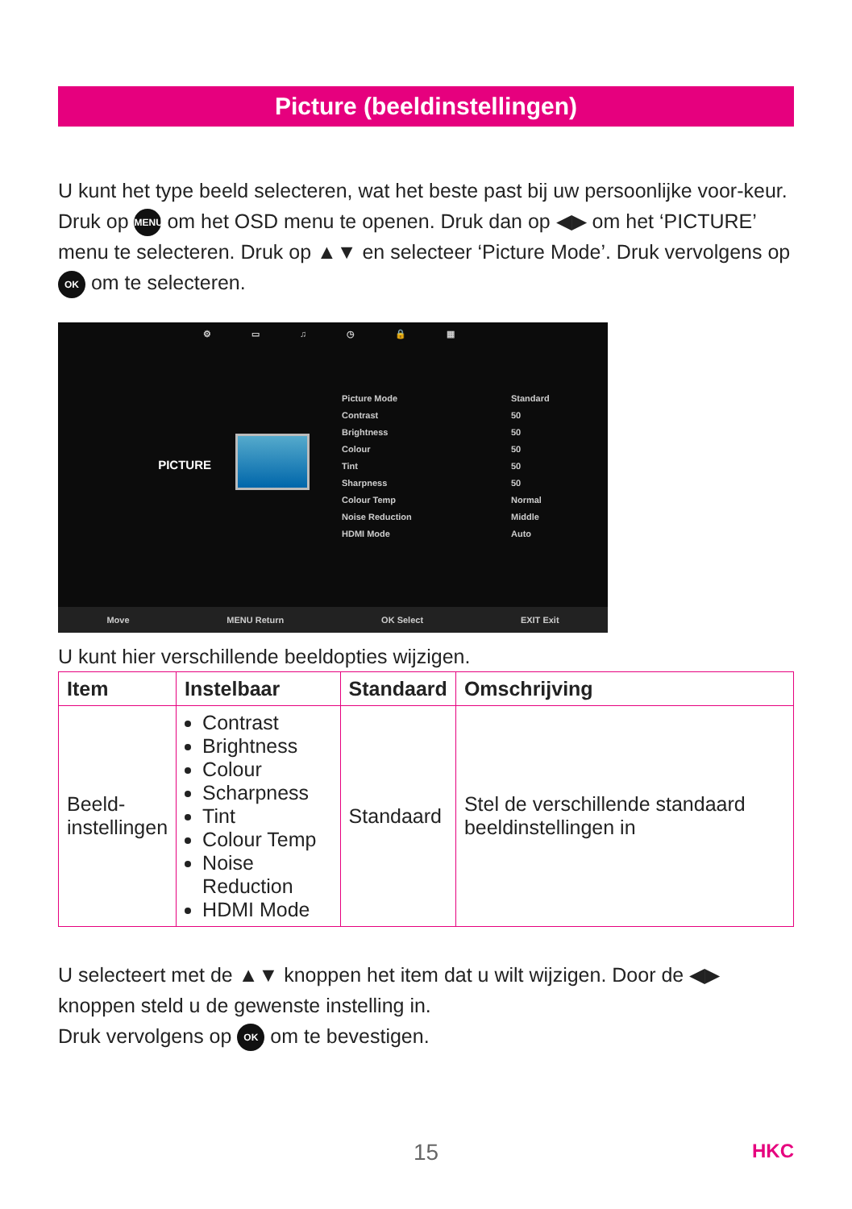Picture (beeldinstellingen)
U kunt het type beeld selecteren, wat het beste past bij uw persoonlijke voor-keur.
Druk op MENU om het OSD menu te openen. Druk dan op ◀▶ om het ‘PICTURE’ menu te selecteren. Druk op ▲▼ en selecteer ‘Picture Mode’. Druk vervolgens op OK om te selecteren.
⚙ ▭ ♫ ◷ 🔒 ▦
PICTURE
Picture Mode Standard
Contrast 50
Brightness 50
Colour 50
Tint 50
Sharpness 50
Colour Temp Normal
Noise Reduction Middle
HDMI Mode Auto
Move MENU Return OK Select EXIT Exit
U kunt hier verschillende beeldopties wijzigen.
| Item | Instelbaar | Standaard | Omschrijving |
| --- | --- | --- | --- |
| Beeld- instellingen | Contrast Brightness Colour Scharpness Tint Colour Temp Noise Reduction HDMI Mode | Standaard | Stel de verschillende standaard beeldinstellingen in |
U selecteert met de ▲▼ knoppen het item dat u wilt wijzigen. Door de ◀▶ knoppen steld u de gewenste instelling in.
Druk vervolgens op OK om te bevestigen.
15 HKC